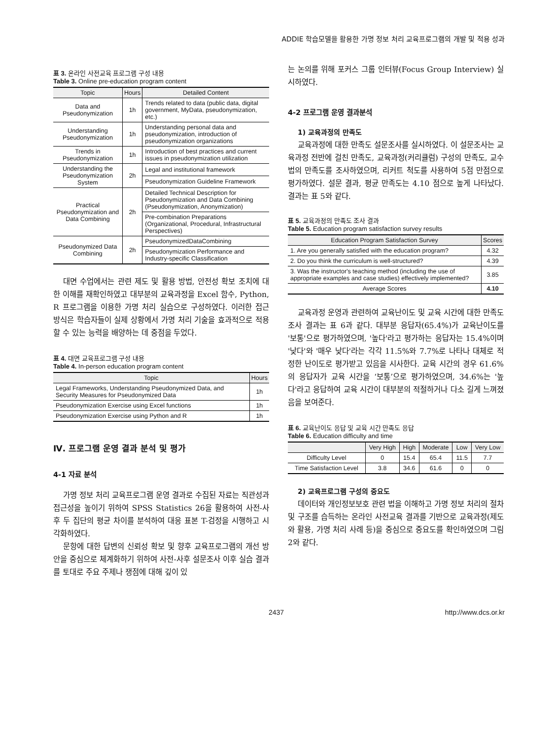ADDIE 학습모델을 활용한 가명 정보 처리 교육프로그램의 개발 및 적용 성과
표 3. 온라인 사전교육 프로그램 구성 내용
Table 3. Online pre-education program content
| Topic | Hours | Detailed Content |
| --- | --- | --- |
| Data and Pseudonymization | 1h | Trends related to data (public data, digital government, MyData, pseudonymization, etc.) |
| Understanding Pseudonymization | 1h | Understanding personal data and pseudonymization, introduction of pseudonymization organizations |
| Trends in Pseudonymization | 1h | Introduction of best practices and current issues in pseudonymization utilization |
| Understanding the Pseudonymization System | 2h | Legal and institutional framework |
| | | Pseudonymization Guideline Framework |
| Practical Pseudonymization and Data Combining | 2h | Detailed Technical Description for Pseudonymization and Data Combining (Pseudonymization, Anonymization) |
| | | Pre-combination Preparations (Organizational, Procedural, Infrastructural Perspectives) |
| Pseudonymized Data Combining | 2h | PseudonymizedDataCombining |
| | | Pseudonymization Performance and Industry-specific Classification |
대면 수업에서는 관련 제도 및 활용 방법, 안전성 확보 조치에 대한 이해를 재확인하였고 대부분의 교육과정을 Excel 함수, Python, R 프로그램을 이용한 가명 처리 실습으로 구성하였다. 이러한 접근 방식은 학습자들이 실제 상황에서 가명 처리 기술을 효과적으로 적용할 수 있는 능력을 배양하는 데 중점을 두었다.
표 4. 대면 교육프로그램 구성 내용
Table 4. In-person education program content
| Topic | Hours |
| --- | --- |
| Legal Frameworks, Understanding Pseudonymized Data, and Security Measures for Pseudonymized Data | 1h |
| Pseudonymization Exercise using Excel functions | 1h |
| Pseudonymization Exercise using Python and R | 1h |
Ⅳ. 프로그램 운영 결과 분석 및 평가
4-1 자료 분석
가명 정보 처리 교육프로그램 운영 결과로 수집된 자료는 직관성과 접근성을 높이기 위하여 SPSS Statistics 26을 활용하여 사전-사후 두 집단의 평균 차이를 분석하여 대응 표본 T-검정을 시행하고 시각화하였다.
문항에 대한 답변의 신뢰성 확보 및 향후 교육프로그램의 개선 방안을 중심으로 체계화하기 위하여 사전-사후 설문조사 이후 실습 결과를 토대로 주요 주제나 쟁점에 대해 깊이 있
는 논의를 위해 포커스 그룹 인터뷰(Focus Group Interview) 실시하였다.
4-2 프로그램 운영 결과분석
1) 교육과정의 만족도
교육과정에 대한 만족도 설문조사를 실시하였다. 이 설문조사는 교육과정 전반에 걸친 만족도, 교육과정(커리큘럼) 구성의 만족도, 교수법의 만족도를 조사하였으며, 리커트 척도를 사용하여 5점 만점으로 평가하였다. 설문 결과, 평균 만족도는 4.10 점으로 높게 나타났다. 결과는 표 5와 같다.
표 5. 교육과정의 만족도 조사 결과
Table 5. Education program satisfaction survey results
| Education Program Satisfaction Survey | Scores |
| --- | --- |
| 1. Are you generally satisfied with the education program? | 4.32 |
| 2. Do you think the curriculum is well-structured? | 4.39 |
| 3. Was the instructor's teaching method (including the use of appropriate examples and case studies) effectively implemented? | 3.85 |
| Average Scores | 4.10 |
교육과정 운영과 관련하여 교육난이도 및 교육 시간에 대한 만족도 조사 결과는 표 6과 같다. 대부분 응답자(65.4%)가 교육난이도를 '보통'으로 평가하였으며, '높다'라고 평가하는 응답자는 15.4%이며 '낮다'와 '매우 낮다'라는 각각 11.5%와 7.7%로 나타나 대체로 적정한 난이도로 평가받고 있음을 시사한다. 교육 시간의 경우 61.6%의 응답자가 교육 시간을 ‘보통’으로 평가하였으며, 34.6%는 '높다'라고 응답하여 교육 시간이 대부분의 적절하거나 다소 길게 느껴졌음을 보여준다.
표 6. 교육난이도 응답 및 교육 시간 만족도 응답
Table 6. Education difficulty and time
| | Very High | High | Moderate | Low | Very Low |
| --- | --- | --- | --- | --- | --- |
| Difficulty Level | 0 | 15.4 | 65.4 | 11.5 | 7.7 |
| Time Satisfaction Level | 3.8 | 34.6 | 61.6 | 0 | 0 |
2) 교육프로그램 구성의 중요도
데이터와 개인정보보호 관련 법을 이해하고 가명 정보 처리의 절차 및 구조를 습득하는 온라인 사전교육 결과를 기반으로 교육과정(제도와 활용, 가명 처리 사례 등)을 중심으로 중요도를 확인하였으며 그림 2와 같다.
2437 http://www.dcs.or.kr